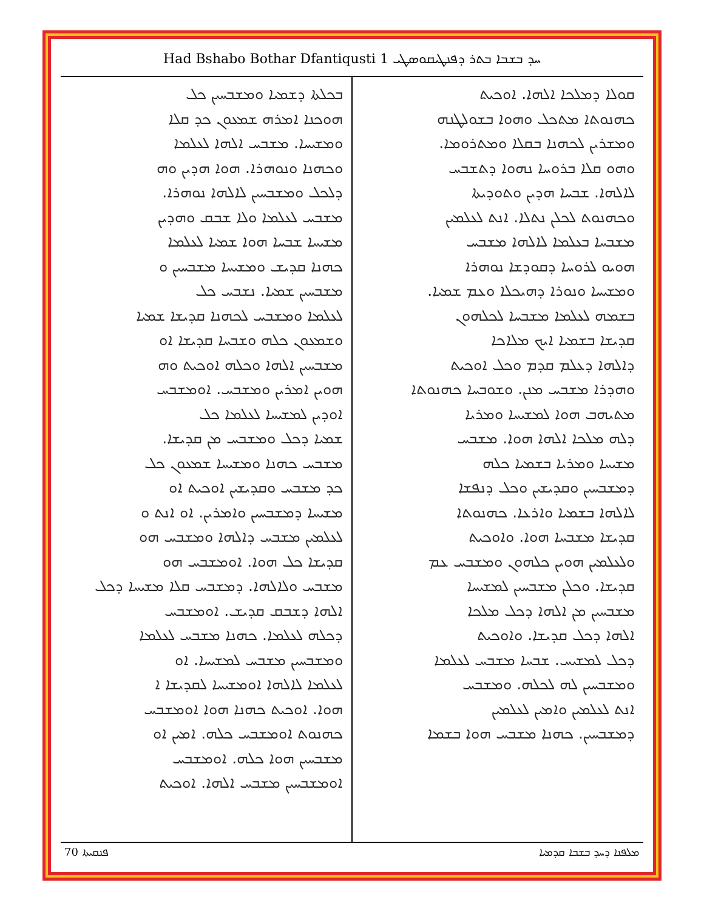Had Bshabo Bothar Dfantiqusti 1 ܚܕ ܒܫܒܐ ܒܬܪ ܕܦܢܛܝܩܘܣܛܝ
ܩܘܠܐ ܕܡܠܟܐ ܐܠܗܐ. ܐܘܟܝܬ
ܟܗܢܘܬܐ ܡܬܟܠ ܘܗܘܐ ܒܫܘܠܛܢܗ
ܘܡܫܪܝܢ ܠܟܗܢܐ ܒܩܠܐ ܘܡܬܪܘܡܐ.
ܘܗܘ ܩܠܐ ܒܪܘܚܐ ܢܗܘܐ ܕܬܫܒܚ
ܠܐܠܗܐ. ܫܒܚܐ ܗܕܝܢ ܘܬܘܕܝܬܐ
ܘܟܗܢܘܬ ܠܟܠܢ ܢܬܠܐ. ܐܢܬ ܠܥܠܡܝܢ
ܡܫܒܚܐ ܒܥܠܡܐ ܠܐܠܗܐ ܡܫܒܚ
ܗܘܝܘ ܠܪܘܚܐ ܕܩܘܕܫܐ ܢܘܗܪܐ
ܘܡܫܝܚܐ ܘܢܘܪܐ ܕܗܝܟܠܐ ܘܥܡ ܫܡܝܐ.
ܒܫܡܗ ܠܥܠܡܐ ܡܫܒܚܐ ܠܟܠܗܘܢ
ܩܕܝܫܐ ܒܫܡܝܐ ܐܝܟ ܡܠܐܟܐ
ܕܐܠܗܐ ܕܥܠܡ ܩܕܡ ܘܟܠ ܐܘܟܝܬ
ܘܗܕܪܐ ܡܫܒܚ ܡܢܢ. ܘܫܘܒܚܐ ܟܗܢܘܬܐ
ܡܬܝܗܒ ܗܘܐ ܠܡܫܝܚܐ ܘܡܪܝܐ
ܕܠܗ ܡܠܟܐ ܐܠܗܐ ܗܘܐ. ܡܫܒܚ
ܡܫܝܚܐ ܘܡܪܝܐ ܒܫܡܝܐ ܟܠܗ
ܕܡܫܒܚܝܢ ܘܩܕܝܫܝܢ ܘܟܠ ܕܢܦܫܐ
ܠܐܠܗܐ ܒܫܡܝܐ ܘܐܪܥܐ. ܟܗܢܘܬܐ
ܩܕܝܫܐ ܡܫܒܚܐ ܗܘܐ. ܘܐܘܟܝܬ
ܘܠܥܠܡܝܢ ܗܘܝܢ ܟܠܗܘܢ ܘܡܫܒܚ ܥܡ
ܩܕܝܫܐ. ܘܟܠܢ ܡܫܒܚܝܢ ܠܡܫܝܚܐ
ܡܫܒܚܝܢ ܡܢ ܐܠܗܐ ܕܟܠ ܡܠܟܐ
ܐܠܗܐ ܕܟܠ ܩܕܝܫܐ. ܘܐܘܟܝܬ
ܕܟܠ ܠܡܫܝܚ. ܫܒܚܐ ܡܫܒܚ ܠܥܠܡܐ
ܘܡܫܒܚܝܢ ܠܗ ܠܟܠܗ. ܘܡܫܒܚ
ܐܢܬ ܠܥܠܡܝܢ ܘܐܡܝܢ ܠܥܠܡܝܢ
ܕܡܫܒܚܝܢ. ܟܗܢܐ ܡܫܒܚ ܗܘܐ ܒܫܡܐ
ܒܟܠܬܐ ܕܫܡܝܐ ܘܡܫܒܚܝܢ ܟܠ
ܗܘܟܢܐ ܐܡܪܗ ܫܡܥܘܢ ܟܕ ܩܠܐ
ܘܡܫܝܚܐ. ܡܫܒܚ ܐܠܗܐ ܠܥܠܡܐ
ܘܟܗܢܐ ܘܢܘܗܪܐ. ܗܘܐ ܗܕܝܢ ܘܗ
ܕܠܟܠ ܘܡܫܒܚܝܢ ܠܐܠܗܐ ܢܘܗܪܐ.
ܡܫܒܚ ܠܥܠܡܐ ܘܠܐ ܫܒܩ ܘܗܕܝܢ
ܡܫܝܚܐ ܫܒܚܐ ܗܘܐ ܫܡܝܐ ܠܥܠܡܐ
ܟܗܢܐ ܩܕܝܫ ܘܡܫܝܚܐ ܡܫܒܚܝܢ ܘ
ܡܫܒܚܝܢ ܫܡܝܐ. ܢܫܒܚ ܟܠ
ܠܥܠܡܐ ܘܡܫܒܚ ܠܟܗܢܐ ܩܕܝܫܐ ܫܡܝܐ
ܘܫܡܥܘܢ ܟܠܗ ܘܫܒܚܐ ܩܕܝܫܐ ܐܘ
ܡܫܒܚܝܢ ܐܠܗܐ ܘܟܠܗ ܐܘܟܝܬ ܘܗ
ܗܘܝܢ ܐܡܪܝܢ ܘܡܫܒܚ. ܐܘܡܫܒܚ
ܐܘܕܝܢ ܠܡܫܝܚܐ ܠܥܠܡܐ ܟܠ
ܫܡܝܐ ܕܟܠ ܘܡܫܒܚ ܡܢ ܩܕܝܫܐ.
ܡܫܒܚ ܟܗܢܐ ܘܡܫܝܚܐ ܫܡܥܘܢ ܟܠ
ܟܕ ܡܫܒܚ ܘܩܕܝܫܝܢ ܐܘܟܝܬ ܐܘ
ܡܫܝܚܐ ܕܡܫܒܚܝܢ ܘܐܡܪܝܢ. ܐܘ ܐܢܬ ܘ
ܠܥܠܡܝܢ ܡܫܒܚ ܕܐܠܗܐ ܘܡܫܒܚ ܗܘ
ܩܕܝܫܐ ܟܠ ܗܘܐ. ܐܘܡܫܒܚ ܗܘ
ܡܫܒܚ ܘܠܐܠܗܐ. ܕܡܫܒܚ ܩܠܐ ܡܫܝܚܐ ܕܟܠ
ܐܠܗܐ ܕܫܒܩ ܩܕܝܫ. ܐܘܡܫܒܚ
ܕܟܠܗ ܠܥܠܡܐ. ܟܗܢܐ ܡܫܒܚ ܠܥܠܡܐ
ܘܡܫܒܚܝܢ ܡܫܒܚ ܠܡܫܝܚܐ. ܐܘ
ܠܥܠܡܐ ܠܐܠܗܐ ܐܘܡܫܝܚܐ ܠܩܕܝܫܐ ܐ
ܗܘܐ. ܐܘܟܝܬ ܟܗܢܐ ܗܘܐ ܐܘܡܫܒܚ
ܟܗܢܘܬ ܐܘܡܫܒܚ ܟܠܗ. ܐܡܝܢ ܐܘ
ܡܫܒܚܝܢ ܗܘܐ ܟܠܗ. ܐܘܡܫܒܚ
ܐܘܡܫܒܚܝܢ ܡܫܒܚ ܐܠܗܐ. ܐܘܟܝܬ
ܦܢܩܝܬܐ 70 ܡܠܦܢܐ ܕܚܕ ܒܫܒܐ ܩܕܡܝܐ